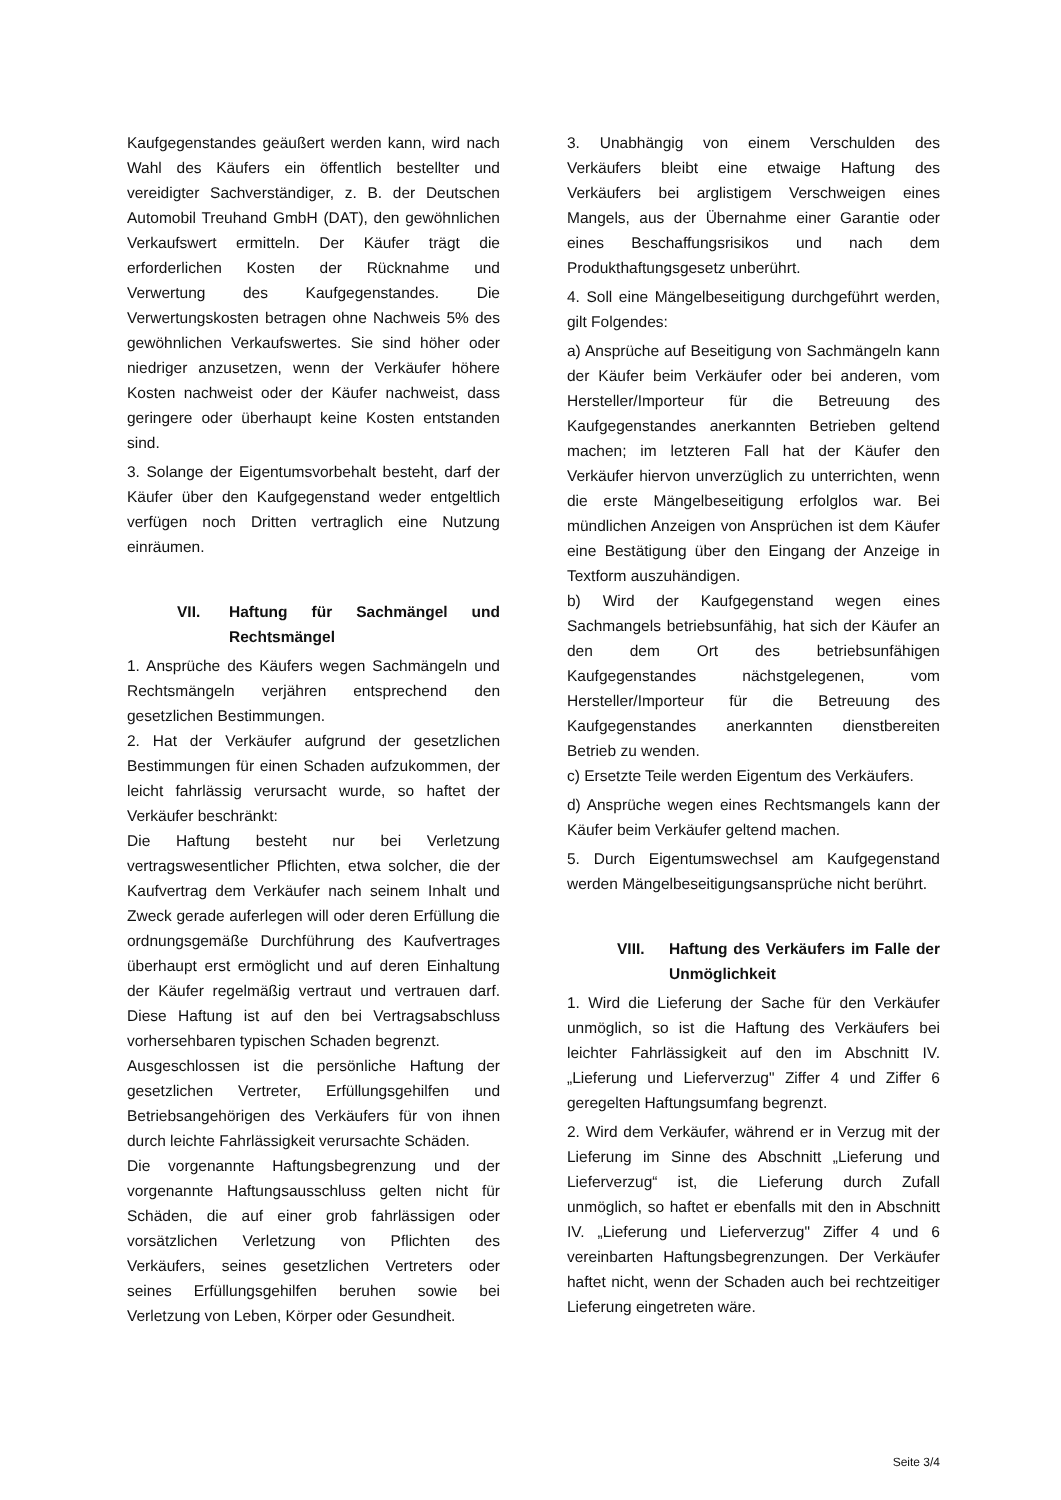Kaufgegenstandes geäußert werden kann, wird nach Wahl des Käufers ein öffentlich bestellter und vereidigter Sachverständiger, z. B. der Deutschen Automobil Treuhand GmbH (DAT), den gewöhnlichen Verkaufswert ermitteln. Der Käufer trägt die erforderlichen Kosten der Rücknahme und Verwertung des Kaufgegenstandes. Die Verwertungskosten betragen ohne Nachweis 5% des gewöhnlichen Verkaufswertes. Sie sind höher oder niedriger anzusetzen, wenn der Verkäufer höhere Kosten nachweist oder der Käufer nachweist, dass geringere oder überhaupt keine Kosten entstanden sind.
3. Solange der Eigentumsvorbehalt besteht, darf der Käufer über den Kaufgegenstand weder entgeltlich verfügen noch Dritten vertraglich eine Nutzung einräumen.
VII. Haftung für Sachmängel und Rechtsmängel
1. Ansprüche des Käufers wegen Sachmängeln und Rechtsmängeln verjähren entsprechend den gesetzlichen Bestimmungen.
2. Hat der Verkäufer aufgrund der gesetzlichen Bestimmungen für einen Schaden aufzukommen, der leicht fahrlässig verursacht wurde, so haftet der Verkäufer beschränkt:
Die Haftung besteht nur bei Verletzung vertragswesentlicher Pflichten, etwa solcher, die der Kaufvertrag dem Verkäufer nach seinem Inhalt und Zweck gerade auferlegen will oder deren Erfüllung die ordnungsgemäße Durchführung des Kaufvertrages überhaupt erst ermöglicht und auf deren Einhaltung der Käufer regelmäßig vertraut und vertrauen darf. Diese Haftung ist auf den bei Vertragsabschluss vorhersehbaren typischen Schaden begrenzt.
Ausgeschlossen ist die persönliche Haftung der gesetzlichen Vertreter, Erfüllungsgehilfen und Betriebsangehörigen des Verkäufers für von ihnen durch leichte Fahrlässigkeit verursachte Schäden.
Die vorgenannte Haftungsbegrenzung und der vorgenannte Haftungsausschluss gelten nicht für Schäden, die auf einer grob fahrlässigen oder vorsätzlichen Verletzung von Pflichten des Verkäufers, seines gesetzlichen Vertreters oder seines Erfüllungsgehilfen beruhen sowie bei Verletzung von Leben, Körper oder Gesundheit.
3. Unabhängig von einem Verschulden des Verkäufers bleibt eine etwaige Haftung des Verkäufers bei arglistigem Verschweigen eines Mangels, aus der Übernahme einer Garantie oder eines Beschaffungsrisikos und nach dem Produkthaftungsgesetz unberührt.
4. Soll eine Mängelbeseitigung durchgeführt werden, gilt Folgendes:
a) Ansprüche auf Beseitigung von Sachmängeln kann der Käufer beim Verkäufer oder bei anderen, vom Hersteller/Importeur für die Betreuung des Kaufgegenstandes anerkannten Betrieben geltend machen; im letzteren Fall hat der Käufer den Verkäufer hiervon unverzüglich zu unterrichten, wenn die erste Mängelbeseitigung erfolglos war. Bei mündlichen Anzeigen von Ansprüchen ist dem Käufer eine Bestätigung über den Eingang der Anzeige in Textform auszuhändigen.
b) Wird der Kaufgegenstand wegen eines Sachmangels betriebsunfähig, hat sich der Käufer an den dem Ort des betriebsunfähigen Kaufgegenstandes nächstgelegenen, vom Hersteller/Importeur für die Betreuung des Kaufgegenstandes anerkannten dienstbereiten Betrieb zu wenden.
c) Ersetzte Teile werden Eigentum des Verkäufers.
d) Ansprüche wegen eines Rechtsmangels kann der Käufer beim Verkäufer geltend machen.
5. Durch Eigentumswechsel am Kaufgegenstand werden Mängelbeseitigungsansprüche nicht berührt.
VIII. Haftung des Verkäufers im Falle der Unmöglichkeit
1. Wird die Lieferung der Sache für den Verkäufer unmöglich, so ist die Haftung des Verkäufers bei leichter Fahrlässigkeit auf den im Abschnitt IV. „Lieferung und Lieferverzug" Ziffer 4 und Ziffer 6 geregelten Haftungsumfang begrenzt.
2. Wird dem Verkäufer, während er in Verzug mit der Lieferung im Sinne des Abschnitt „Lieferung und Lieferverzug“ ist, die Lieferung durch Zufall unmöglich, so haftet er ebenfalls mit den in Abschnitt IV. „Lieferung und Lieferverzug" Ziffer 4 und 6 vereinbarten Haftungsbegrenzungen. Der Verkäufer haftet nicht, wenn der Schaden auch bei rechtzeitiger Lieferung eingetreten wäre.
Seite 3/4